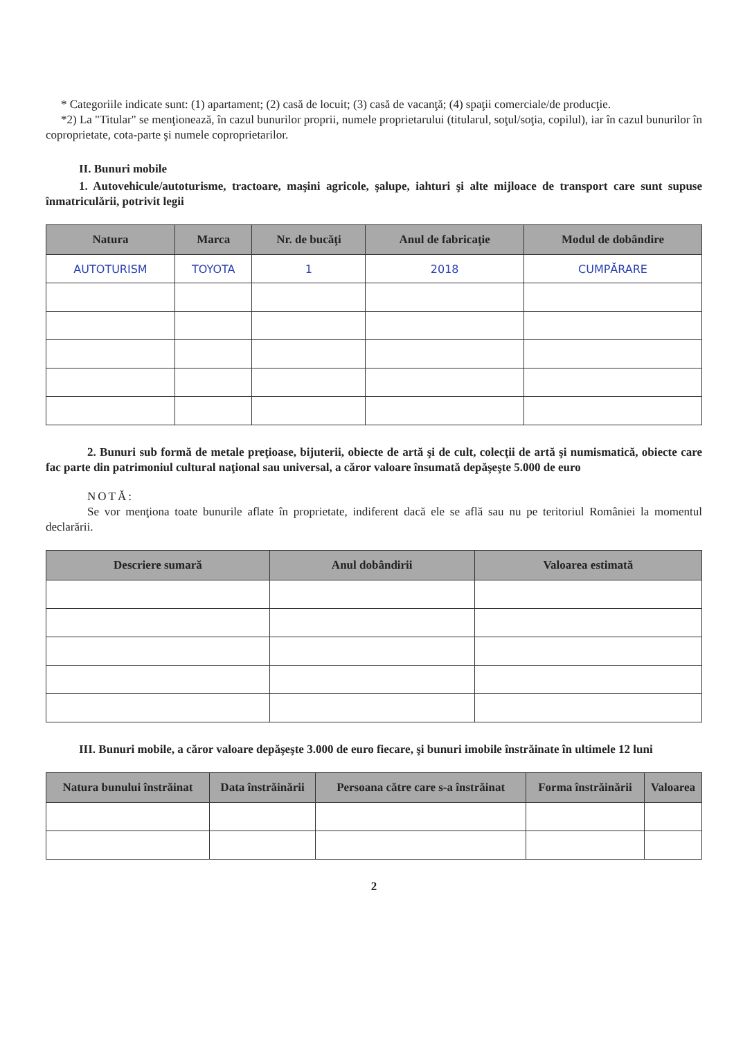* Categoriile indicate sunt: (1) apartament; (2) casă de locuit; (3) casă de vacanţă; (4) spaţii comerciale/de producţie.
*2) La "Titular" se menţionează, în cazul bunurilor proprii, numele proprietarului (titularul, soţul/soţia, copilul), iar în cazul bunurilor în coproprietate, cota-parte şi numele coproprietarilor.
II. Bunuri mobile
1. Autovehicule/autoturisme, tractoare, maşini agricole, şalupe, iahturi şi alte mijloace de transport care sunt supuse înmatriculării, potrivit legii
| Natura | Marca | Nr. de bucăţi | Anul de fabricaţie | Modul de dobândire |
| --- | --- | --- | --- | --- |
| AUTOTURISM | TOYOTA | 1 | 2018 | CUMPĂRARE |
2. Bunuri sub formă de metale preţioase, bijuterii, obiecte de artă şi de cult, colecţii de artă şi numismatică, obiecte care fac parte din patrimoniul cultural naţional sau universal, a căror valoare însumată depăşeşte 5.000 de euro
NOTĂ:
Se vor menţiona toate bunurile aflate în proprietate, indiferent dacă ele se află sau nu pe teritoriul României la momentul declarării.
| Descriere sumară | Anul dobândirii | Valoarea estimată |
| --- | --- | --- |
III. Bunuri mobile, a căror valoare depăşeşte 3.000 de euro fiecare, şi bunuri imobile înstrăinate în ultimele 12 luni
| Natura bunului înstrăinat | Data înstrăinării | Persoana către care s-a înstrăinat | Forma înstrăinării | Valoarea |
| --- | --- | --- | --- | --- |
2